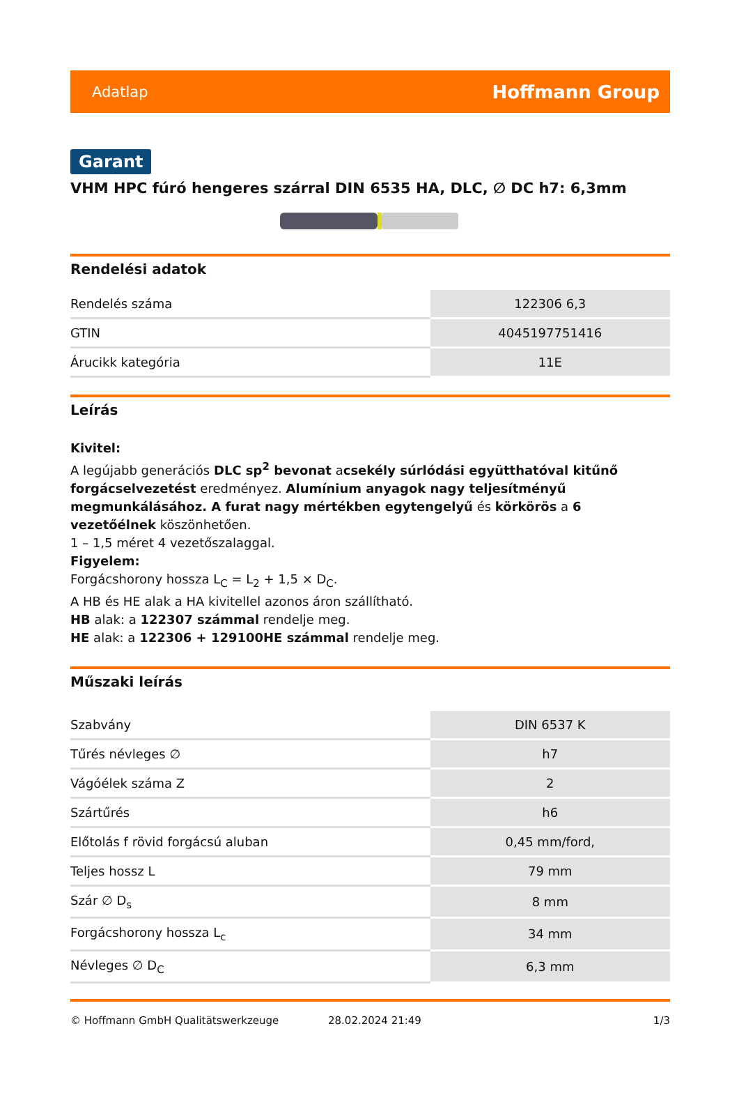Adatlap Hoffmann Group
Garant
VHM HPC fúró hengeres szárral DIN 6535 HA, DLC, ∅ DC h7: 6,3mm
Rendelési adatok
| Rendelés száma | 122306 6,3 |
| GTIN | 4045197751416 |
| Árucikk kategória | 11E |
Leírás
Kivitel:
A legújabb generációs DLC sp<sup>2</sup> bevonat acsekély súrlódási együtthatóval kitűnő forgácselvezetést eredményez. Alumínium anyagok nagy teljesítményű megmunkálásához. A furat nagy mértékben egytengelyű és körkörös a 6 vezetőélnek köszönhetően.
1 – 1,5 méret 4 vezetőszalaggal.
Figyelem:
Forgácshorony hossza L<sub>C</sub> = L<sub>2</sub> + 1,5 × D<sub>C</sub>.
A HB és HE alak a HA kivitellel azonos áron szállítható.
HB alak: a 122307 számmal rendelje meg.
HE alak: a 122306 + 129100HE számmal rendelje meg.
Műszaki leírás
| Szabvány | DIN 6537 K |
| Tűrés névleges ∅ | h7 |
| Vágóélek száma Z | 2 |
| Szártűrés | h6 |
| Előtolás f rövid forgácsú aluban | 0,45 mm/ford, |
| Teljes hossz L | 79 mm |
| Szár ∅ D<sub>s</sub> | 8 mm |
| Forgácshorony hossza L<sub>c</sub> | 34 mm |
| Névleges ∅ D<sub>C</sub> | 6,3 mm |
© Hoffmann GmbH Qualitätswerkzeuge 28.02.2024 21:49 1/3